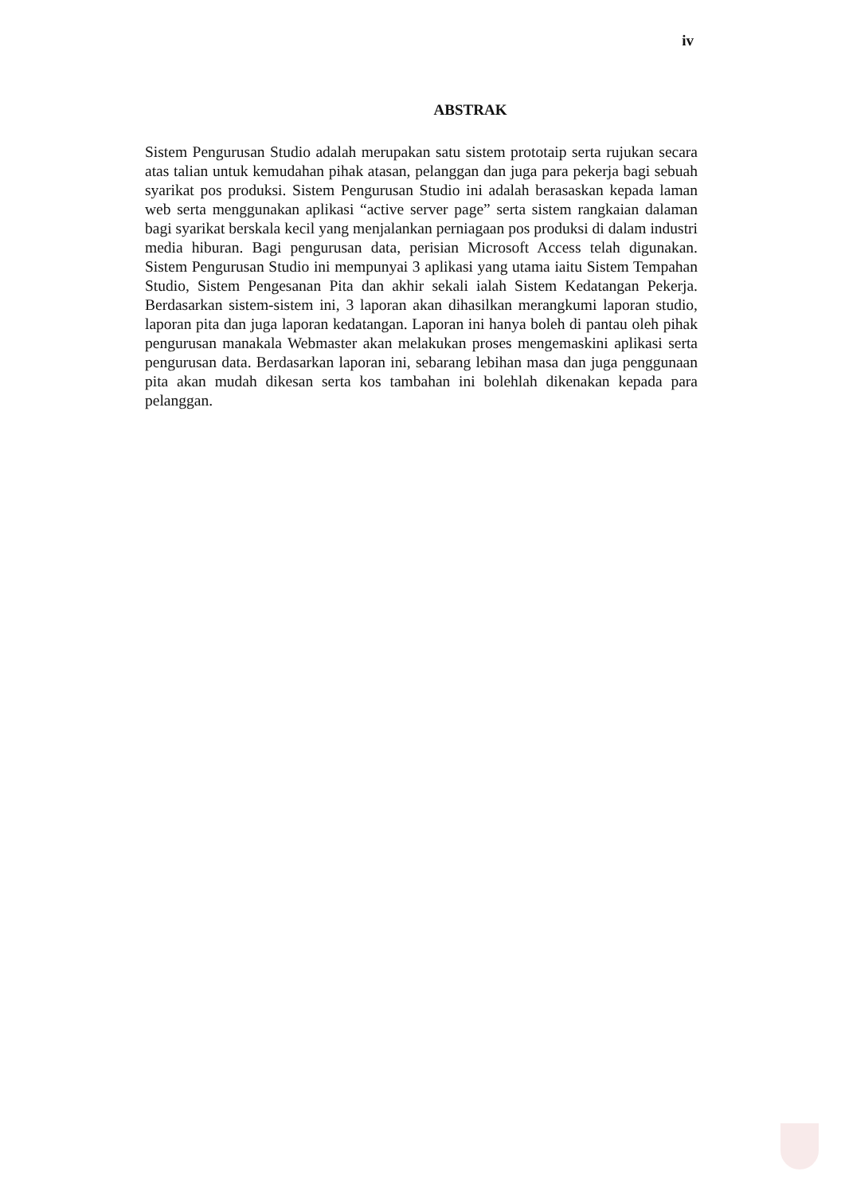iv
ABSTRAK
Sistem Pengurusan Studio adalah merupakan satu sistem prototaip serta rujukan secara atas talian untuk kemudahan pihak atasan, pelanggan dan juga para pekerja bagi sebuah syarikat pos produksi. Sistem Pengurusan Studio ini adalah berasaskan kepada laman web serta menggunakan aplikasi “active server page” serta sistem rangkaian dalaman bagi syarikat berskala kecil yang menjalankan perniagaan pos produksi di dalam industri media hiburan. Bagi pengurusan data, perisian Microsoft Access telah digunakan. Sistem Pengurusan Studio ini mempunyai 3 aplikasi yang utama iaitu Sistem Tempahan Studio, Sistem Pengesanan Pita dan akhir sekali ialah Sistem Kedatangan Pekerja. Berdasarkan sistem-sistem ini, 3 laporan akan dihasilkan merangkumi laporan studio, laporan pita dan juga laporan kedatangan. Laporan ini hanya boleh di pantau oleh pihak pengurusan manakala Webmaster akan melakukan proses mengemaskini aplikasi serta pengurusan data. Berdasarkan laporan ini, sebarang lebihan masa dan juga penggunaan pita akan mudah dikesan serta kos tambahan ini bolehlah dikenakan kepada para pelanggan.